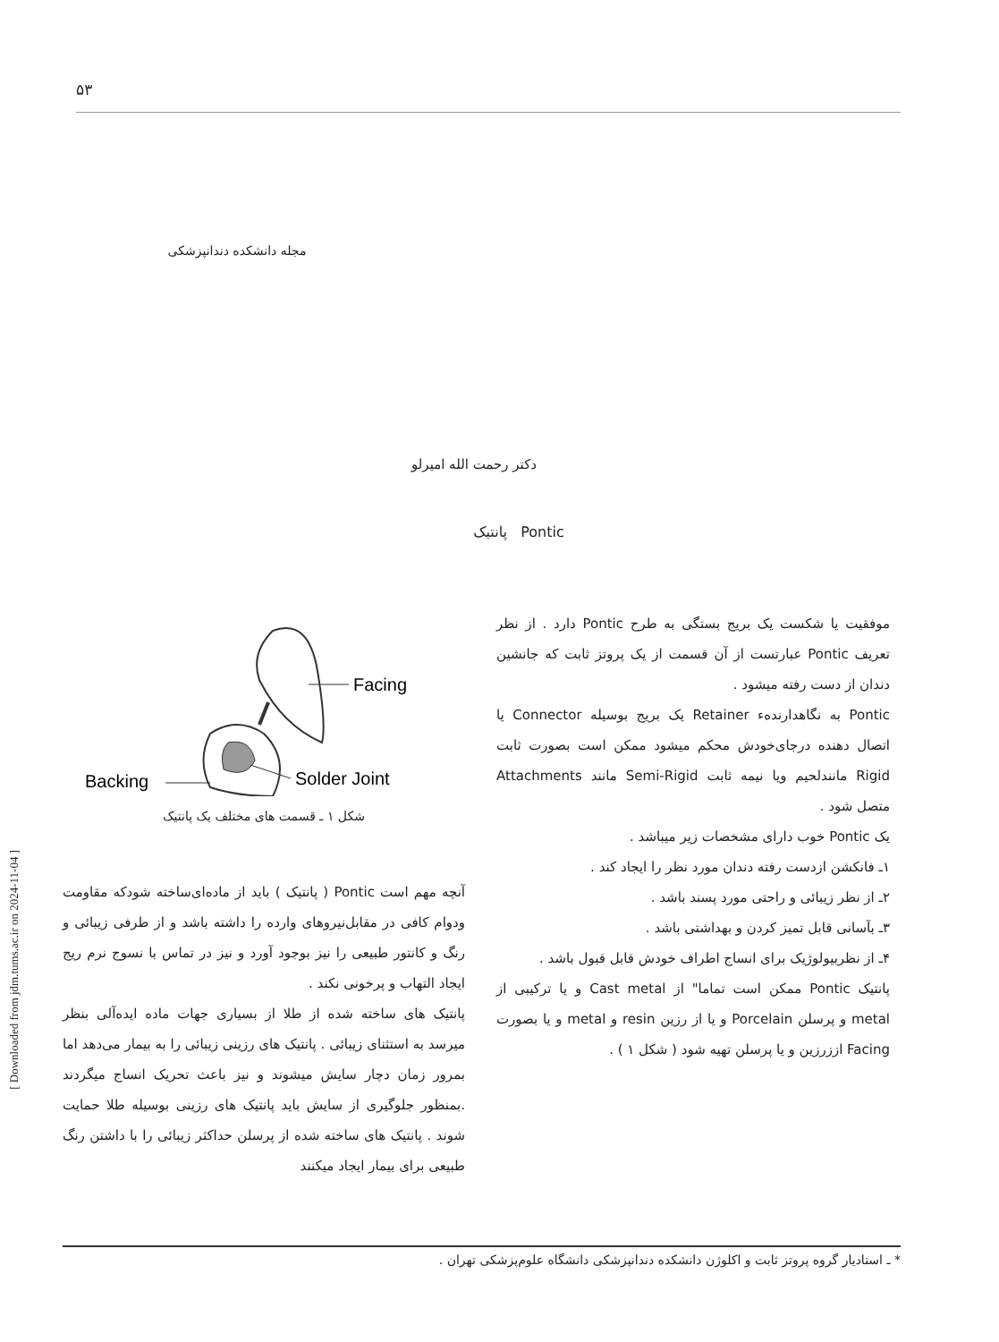[ Downloaded from jdm.tums.ac.ir on 2024-11-04 ]
۵۳
مجله دانشکده دندانپزشکی
دکتر رحمت الله امیرلو
پانتیک Pontic
موفقیت یا شکست یک بریج بستگی به طرح Pontic دارد . از نظر تعریف Pontic عبارتست از آن قسمت از یک پروتز ثابت که جانشین دندان از دست رفته میشود .
Pontic به نگاهدارنده‌ء Retainer یک بریج بوسیله Connector یا اتصال دهنده درجای‌خودش محکم میشود ممکن است بصورت ثابت Rigid مانندلحیم ویا نیمه ثابت Semi-Rigid مانند Attachments متصل شود .
یک Pontic خوب دارای مشخصات زیر میباشد .
۱ـ فانکشن ازدست رفته دندان مورد نظر را ایجاد کند .
۲ـ از نظر زیبائی و راحتی مورد پسند باشد .
۳ـ بآسانی قابل تمیز کردن و بهداشتی باشد .
۴ـ از نظربیولوژیک برای انساج اطراف خودش قابل قبول باشد .
پانتیک Pontic ممکن است تماما" از Cast metal و یا ترکیبی از metal و پرسلن Porcelain و یا از رزین resin و metal و یا بصورت Facing اززرزین و یا پرسلن تهیه شود ( شکل ۱ ) .
Facing
Backing
Solder Joint
شکل ۱ ـ قسمت های مختلف یک پانتیک
آنچه مهم است Pontic ( پانتیک ) باید از ماده‌ای‌ساخته شودکه مقاومت ودوام کافی در مقابل‌نیروهای وارده را داشته باشد و از طرفی زیبائی و رنگ و کانتور طبیعی را نیز بوجود آورد و نیز در تماس با نسوج نرم ریج ایجاد التهاب و پرخونی نکند .
پانتیک های ساخته شده از طلا از بسیاری جهات ماده ایده‌آلی بنظر میرسد به استثنای زیبائی . پانتیک های رزینی زیبائی را به بیمار می‌دهد اما بمرور زمان دچار سایش میشوند و نیز باعث تحریک انساج میگردند .بمنظور جلوگیری از سایش باید پانتیک های رزینی بوسیله طلا حمایت شوند . پانتیک های ساخته شده از پرسلن حداکثر زیبائی را با داشتن رنگ طبیعی برای بیمار ایجاد میکنند
* ـ استادیار گروه پروتز ثابت و اکلوژن دانشکده دندانپزشکی دانشگاه علوم‌پزشکی تهران .